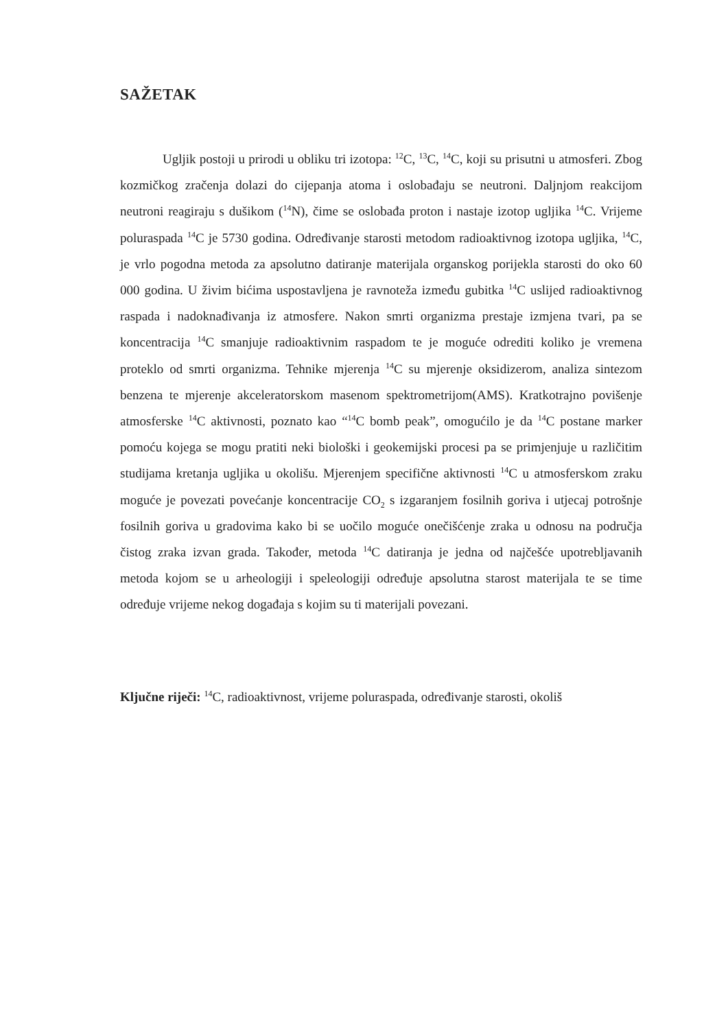SAŽETAK
Ugljik postoji u prirodi u obliku tri izotopa: <sup>12</sup>C, <sup>13</sup>C, <sup>14</sup>C, koji su prisutni u atmosferi. Zbog kozmičkog zračenja dolazi do cijepanja atoma i oslobađaju se neutroni. Daljnjom reakcijom neutroni reagiraju s dušikom (<sup>14</sup>N), čime se oslobađa proton i nastaje izotop ugljika <sup>14</sup>C. Vrijeme poluraspada <sup>14</sup>C je 5730 godina. Određivanje starosti metodom radioaktivnog izotopa ugljika, <sup>14</sup>C, je vrlo pogodna metoda za apsolutno datiranje materijala organskog porijekla starosti do oko 60 000 godina. U živim bićima uspostavljena je ravnoteža između gubitka <sup>14</sup>C uslijed radioaktivnog raspada i nadoknađivanja iz atmosfere. Nakon smrti organizma prestaje izmjena tvari, pa se koncentracija <sup>14</sup>C smanjuje radioaktivnim raspadom te je moguće odrediti koliko je vremena proteklo od smrti organizma. Tehnike mjerenja <sup>14</sup>C su mjerenje oksidizerom, analiza sintezom benzena te mjerenje akceleratorskom masenom spektrometrijom(AMS). Kratkotrajno povišenje atmosferske <sup>14</sup>C aktivnosti, poznato kao “<sup>14</sup>C bomb peak”, omogućilo je da <sup>14</sup>C postane marker pomoću kojega se mogu pratiti neki biološki i geokemijski procesi pa se primjenjuje u različitim studijama kretanja ugljika u okolišu. Mjerenjem specifične aktivnosti <sup>14</sup>C u atmosferskom zraku moguće je povezati povećanje koncentracije CO<sub>2</sub> s izgaranjem fosilnih goriva i utjecaj potrošnje fosilnih goriva u gradovima kako bi se uočilo moguće onečišćenje zraka u odnosu na područja čistog zraka izvan grada. Također, metoda <sup>14</sup>C datiranja je jedna od najčešće upotrebljavanih metoda kojom se u arheologiji i speleologiji određuje apsolutna starost materijala te se time određuje vrijeme nekog događaja s kojim su ti materijali povezani.
Ključne riječi: <sup>14</sup>C, radioaktivnost, vrijeme poluraspada, određivanje starosti, okoliš